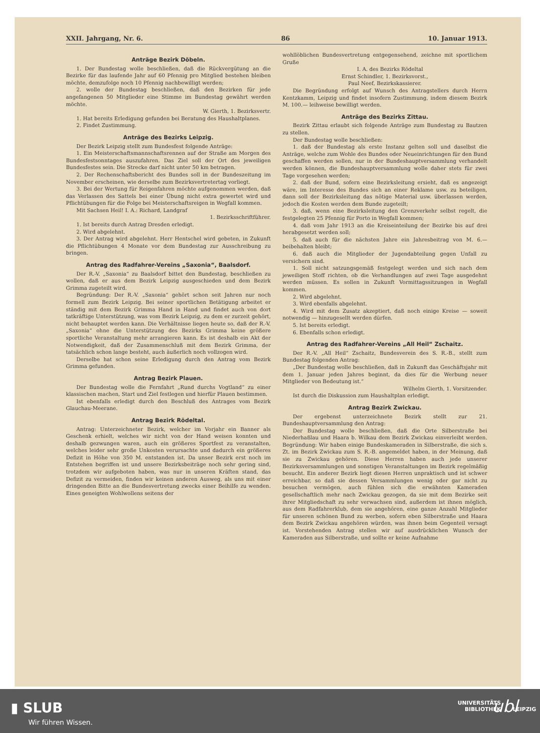XXII. Jahrgang, Nr. 6. 86 10. Januar 1913.
Anträge Bezirk Döbeln.
1. Der Bundestag wolle beschließen, daß die Rückvergütung an die Bezirke für das laufende Jahr auf 60 Pfennig pro Mitglied bestehen bleiben möchte, demzufolge noch 10 Pfennig nachbewilligt werden;
2. wolle der Bundestag beschließen, daß den Bezirken für jede angefangenen 50 Mitglieder eine Stimme im Bundestag gewährt werden möchte.
W. Gierth, 1. Bezirksvertr.
1. Hat bereits Erledigung gefunden bei Beratung des Haushaltplanes.
2. Findet Zustimmung.
Anträge des Bezirks Leipzig.
Der Bezirk Leipzig stellt zum Bundesfest folgende Anträge:
1. Ein Meisterschaftsmannschaftsrennen auf der Straße am Morgen des Bundesfestsonntages auszufahren. Das Ziel soll der Ort des jeweiligen Bundesfestes sein. Die Strecke darf nicht unter 50 km betragen.
2. Der Rechenschaftsbericht des Bundes soll in der Bundeszeitung im November erscheinen, wie derselbe zum Bezirksvertretertag vorliegt.
3. Bei der Wertung für Reigenfahren möchte aufgenommen werden, daß das Verlassen des Sattels bei einer Übung nicht extra gewertet wird und Pflichtübungen für die Folge bei Meisterschaftsreigen in Wegfall kommen.
Mit Sachsen Heil! I. A.: Richard, Landgraf
1. Bezirksschriftführer.
1. Ist bereits durch Antrag Dresden erledigt.
2. Wird abgelehnt.
3. Der Antrag wird abgelehnt. Herr Hentschel wird gebeten, in Zukunft die Pflichtübungen 4 Monate vor dem Bundestag zur Ausschreibung zu bringen.
Antrag des Radfahrer-Vereins „Saxonia“, Baalsdorf.
Der R.-V. „Saxonia“ zu Baalsdorf bittet den Bundestag, beschließen zu wollen, daß er aus dem Bezirk Leipzig ausgeschieden und dem Bezirk Grimma zugeteilt wird.
Begründung: Der R.-V. „Saxonia“ gehört schon seit Jahren nur noch formell zum Bezirk Leipzig. Bei seiner sportlichen Betätigung arbeitet er ständig mit dem Bezirk Grimma Hand in Hand und findet auch von dort tatkräftige Unterstützung, was vom Bezirk Leipzig, zu dem er zurzeit gehört, nicht behauptet werden kann. Die Verhältnisse liegen heute so, daß der R.-V. „Saxonia“ ohne die Unterstützung des Bezirks Grimma keine größere sportliche Veranstaltung mehr arrangieren kann. Es ist deshalb ein Akt der Notwendigkeit, daß der Zusammenschluß mit dem Bezirk Grimma, der tatsächlich schon lange besteht, auch äußerlich noch vollzogen wird.
Derselbe hat schon seine Erledigung durch den Antrag vom Bezirk Grimma gefunden.
Antrag Bezirk Plauen.
Der Bundestag wolle die Fernfahrt „Rund durchs Vogtland“ zu einer klassischen machen, Start und Ziel festlegen und hierfür Plauen bestimmen.
Ist ebenfalls erledigt durch den Beschluß des Antrages vom Bezirk Glauchau-Meerane.
Antrag Bezirk Rödeltal.
Antrag: Unterzeichneter Bezirk, welcher im Vorjahr ein Banner als Geschenk erhielt, welches wir nicht von der Hand weisen konnten und deshalb gezwungen waren, auch ein größeres Sportfest zu veranstalten, welches leider sehr große Unkosten verursachte und dadurch ein größeres Defizit in Höhe von 350 M. entstanden ist. Da unser Bezirk erst noch im Entstehen begriffen ist und unsere Bezirksbeiträge noch sehr gering sind, trotzdem wir aufgeboten haben, was nur in unseren Kräften stand, das Defizit zu vermeiden, finden wir keinen anderen Ausweg, als uns mit einer dringenden Bitte an die Bundesvertretung zwecks einer Beihilfe zu wenden. Eines geneigten Wohlwollens seitens der
wohllöblichen Bundesvertretung entgegensehend, zeichne mit sportlichem Gruße
I. A. des Bezirks Rödeltal
Ernst Schindler, 1. Bezirksvorst.,
Paul Neef, Bezirkskassierer.
Die Begründung erfolgt auf Wunsch des Antragstellers durch Herrn Kentzkamm, Leipzig und findet insofern Zustimmung, indem diesem Bezirk M. 100.— leihweise bewilligt werden.
Anträge des Bezirks Zittau.
Bezirk Zittau erlaubt sich folgende Anträge zum Bundestag zu Bautzen zu stellen.
Der Bundestag wolle beschließen:
1. daß der Bundestag als erste Instanz gelten soll und daselbst die Anträge, welche zum Wohle des Bundes oder Neueinrichtungen für den Bund geschaffen werden sollen, nur in der Bundeshauptversammlung verhandelt werden können, die Bundeshauptversammlung wolle daher stets für zwei Tage vorgesehen werden;
2. daß der Bund, sofern eine Bezirksleitung ersieht, daß es angezeigt wäre, im Interesse des Bundes sich an einer Reklame usw. zu beteiligen, dann soll der Bezirksleitung das nötige Material usw. überlassen werden, jedoch die Kosten werden dem Bunde zugeteilt;
3. daß, wenn eine Bezirksleitung den Grenzverkehr selbst regelt, die festgelegten 25 Pfennig für Porto in Wegfall kommen;
4. daß vom Jahr 1913 an die Kreiseinteilung der Bezirke bis auf drei herabgesetzt werden soll;
5. daß auch für die nächsten Jahre ein Jahresbeitrag von M. 6.— beibehalten bleibt;
6. daß auch die Mitglieder der Jugendabteilung gegen Unfall zu versichern sind.
1. Soll nicht satzungsgemäß festgelegt werden und sich nach dem jeweiligen Stoff richten, ob die Verhandlungen auf zwei Tage ausgedehnt werden müssen. Es sollen in Zukunft Vormittagssitzungen in Wegfall kommen.
2. Wird abgelehnt.
3. Wird ebenfalls abgelehnt.
4. Wird mit dem Zusatz akzeptiert, daß noch einige Kreise — soweit notwendig — hinzugesellt werden dürfen.
5. Ist bereits erledigt.
6. Ebenfalls schon erledigt.
Antrag des Radfahrer-Vereins „All Heil“ Zschaitz.
Der R.-V. „All Heil“ Zschaitz, Bundesverein des S. R.-B., stellt zum Bundestag folgenden Antrag:
„Der Bundestag wolle beschließen, daß in Zukunft das Geschäftsjahr mit dem 1. Januar jeden Jahres beginnt, da dies für die Werbung neuer Mitglieder von Bedeutung ist.“
Wilhelm Gierth, 1. Vorsitzender.
Ist durch die Diskussion zum Haushaltplan erledigt.
Antrag Bezirk Zwickau.
Der ergebenst unterzeichnete Bezirk stellt zur 21. Bundeshauptversammlung den Antrag:
Der Bundestag wolle beschließen, daß die Orte Silberstraße bei Niederhaßlau und Haara b. Wilkau dem Bezirk Zwickau einverleibt werden. Begründung: Wir haben einige Bundeskameraden in Silberstraße, die sich s. Zt. im Bezirk Zwickau zum S. R.-B. angemeldet haben, in der Meinung, daß sie zu Zwickau gehören. Diese Herren haben auch jede unserer Bezirksversammlungen und sonstigen Veranstaltungen im Bezirk regelmäßig besucht. Ein anderer Bezirk liegt diesen Herren unpraktisch und ist schwer erreichbar, so daß sie dessen Versammlungen wenig oder gar nicht zu besuchen vermögen, auch fühlen sich die erwähnten Kameraden gesellschaftlich mehr nach Zwickau gezogen, da sie mit dem Bezirke seit ihrer Mitgliedschaft zu sehr verwachsen sind, außerdem ist ihnen möglich, aus dem Radfahrerklub, dem sie angehören, eine ganze Anzahl Mitglieder für unseren schönen Bund zu werben, sofern eben Silberstraße und Haara dem Bezirk Zwickau angehören würden, was ihnen beim Gegenteil versagt ist. Vorstehenden Antrag stellen wir auf ausdrücklichen Wunsch der Kameraden aus Silberstraße, und sollte er keine Aufnahme
▮ SLUB
Wir führen Wissen.
UNIVERSITÄTS
BIBLIOTHEK
ubl LEIPZIG